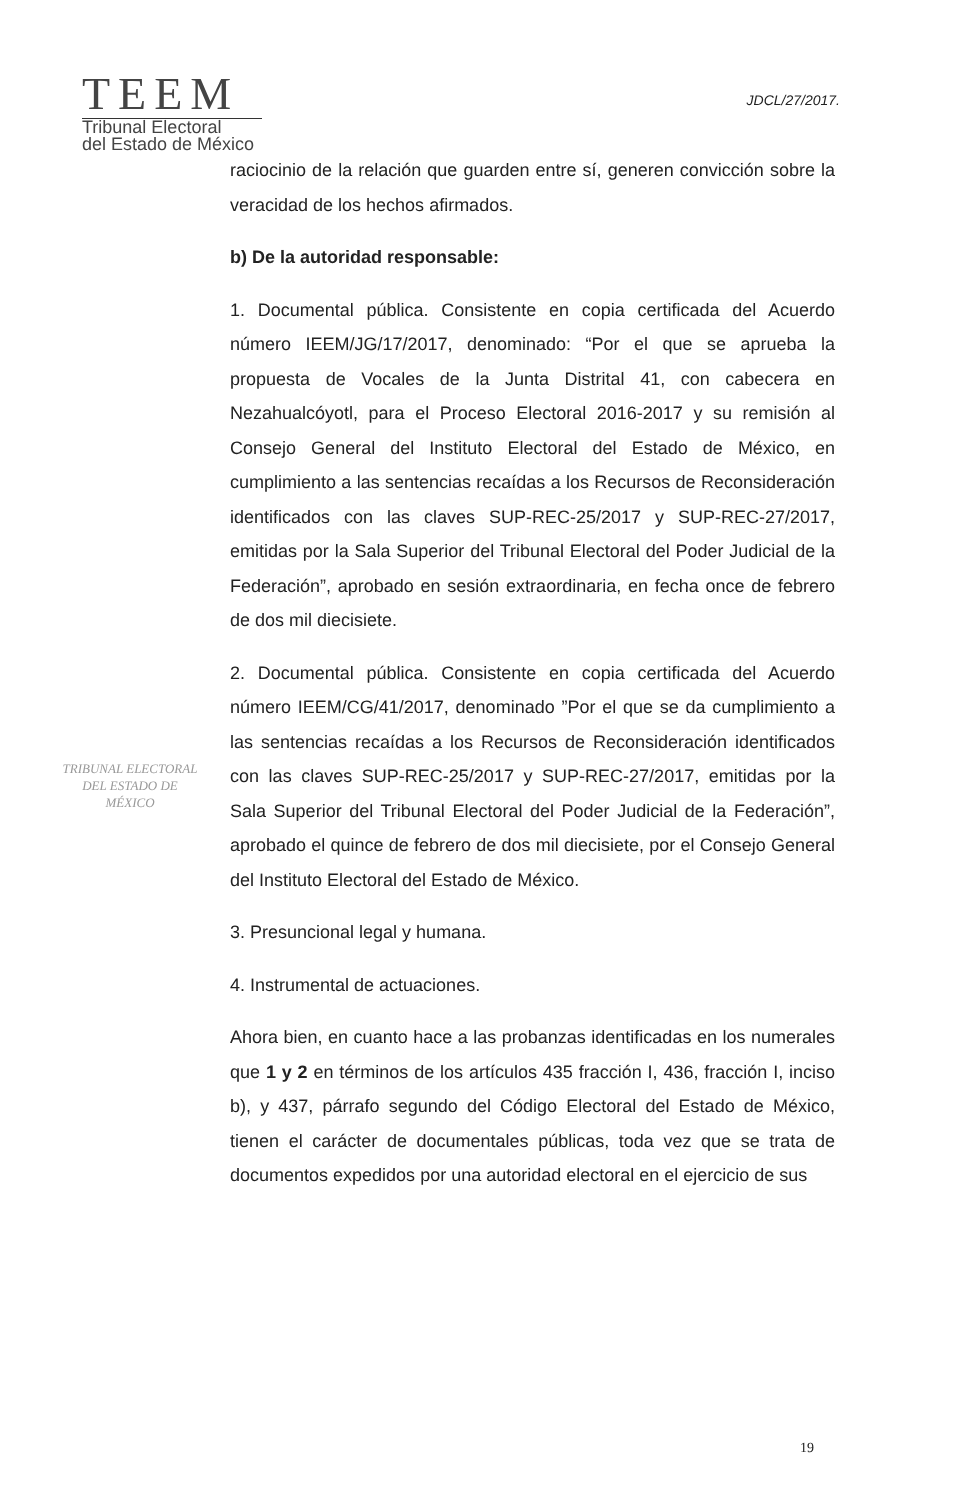TEEM
Tribunal Electoral
del Estado de México
JDCL/27/2017.
raciocinio de la relación que guarden entre sí, generen convicción sobre la veracidad de los hechos afirmados.
b) De la autoridad responsable:
1. Documental pública. Consistente en copia certificada del Acuerdo número IEEM/JG/17/2017, denominado: “Por el que se aprueba la propuesta de Vocales de la Junta Distrital 41, con cabecera en Nezahualcóyotl, para el Proceso Electoral 2016-2017 y su remisión al Consejo General del Instituto Electoral del Estado de México, en cumplimiento a las sentencias recaídas a los Recursos de Reconsideración identificados con las claves SUP-REC-25/2017 y SUP-REC-27/2017, emitidas por la Sala Superior del Tribunal Electoral del Poder Judicial de la Federación”, aprobado en sesión extraordinaria, en fecha once de febrero de dos mil diecisiete.
2. Documental pública. Consistente en copia certificada del Acuerdo número IEEM/CG/41/2017, denominado ”Por el que se da cumplimiento a las sentencias recaídas a los Recursos de Reconsideración identificados con las claves SUP-REC-25/2017 y SUP-REC-27/2017, emitidas por la Sala Superior del Tribunal Electoral del Poder Judicial de la Federación”, aprobado el quince de febrero de dos mil diecisiete, por el Consejo General del Instituto Electoral del Estado de México.
3. Presuncional legal y humana.
4. Instrumental de actuaciones.
Ahora bien, en cuanto hace a las probanzas identificadas en los numerales que 1 y 2 en términos de los artículos 435 fracción I, 436, fracción I, inciso b), y 437, párrafo segundo del Código Electoral del Estado de México, tienen el carácter de documentales públicas, toda vez que se trata de documentos expedidos por una autoridad electoral en el ejercicio de sus
TRIBUNAL ELECTORAL
DEL ESTADO DE
MÉXICO
19